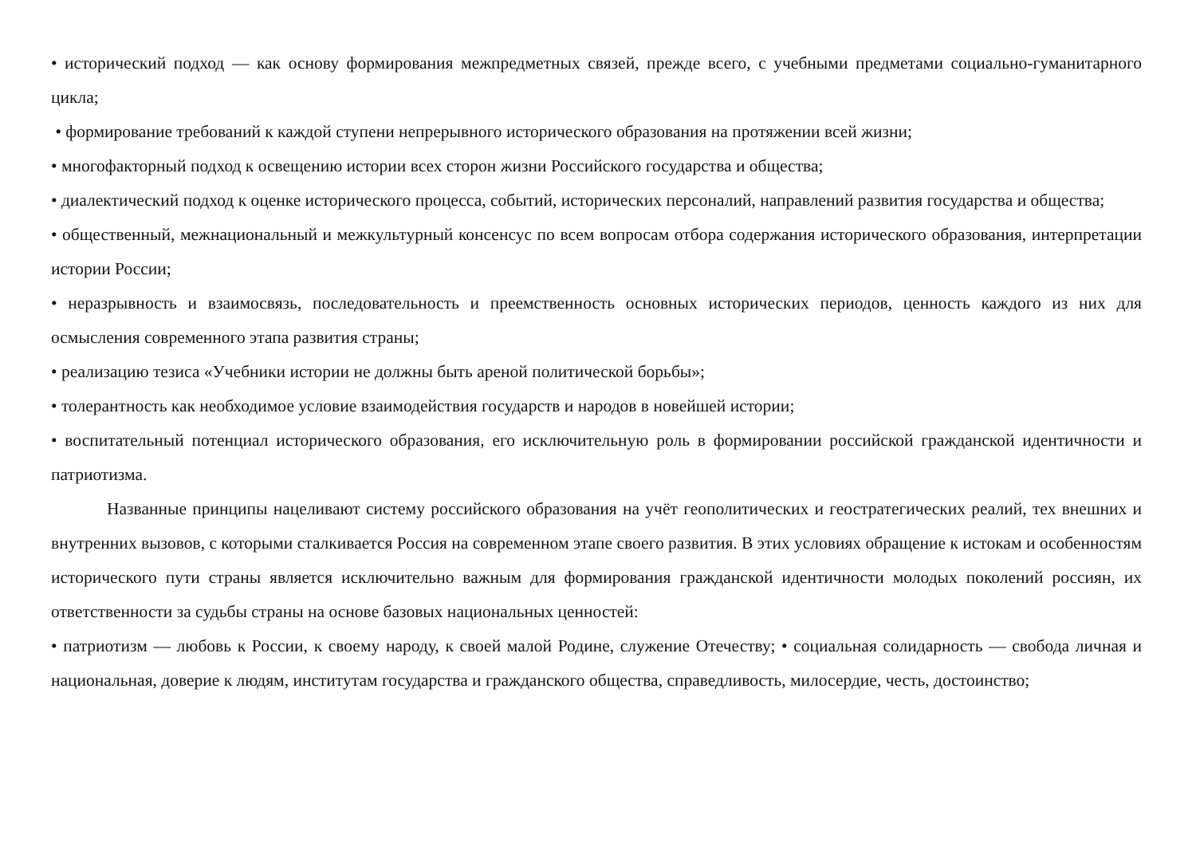• исторический подход — как основу формирования межпредметных связей, прежде всего, с учебными предметами социально-гуманитарного цикла;
• формирование требований к каждой ступени непрерывного исторического образования на протяжении всей жизни;
• многофакторный подход к освещению истории всех сторон жизни Российского государства и общества;
• диалектический подход к оценке исторического процесса, событий, исторических персоналий, направлений развития государства и общества;
• общественный, межнациональный и межкультурный консенсус по всем вопросам отбора содержания исторического образования, интерпретации истории России;
• неразрывность и взаимосвязь, последовательность и преемственность основных исторических периодов, ценность каждого из них для осмысления современного этапа развития страны;
• реализацию тезиса «Учебники истории не должны быть ареной политической борьбы»;
• толерантность как необходимое условие взаимодействия государств и народов в новейшей истории;
• воспитательный потенциал исторического образования, его исключительную роль в формировании российской гражданской идентичности и патриотизма.
Названные принципы нацеливают систему российского образования на учёт геополитических и геостратегических реалий, тех внешних и внутренних вызовов, с которыми сталкивается Россия на современном этапе своего развития. В этих условиях обращение к истокам и особенностям исторического пути страны является исключительно важным для формирования гражданской идентичности молодых поколений россиян, их ответственности за судьбы страны на основе базовых национальных ценностей:
• патриотизм — любовь к России, к своему народу, к своей малой Родине, служение Отечеству; • социальная солидарность — свобода личная и национальная, доверие к людям, институтам государства и гражданского общества, справедливость, милосердие, честь, достоинство;